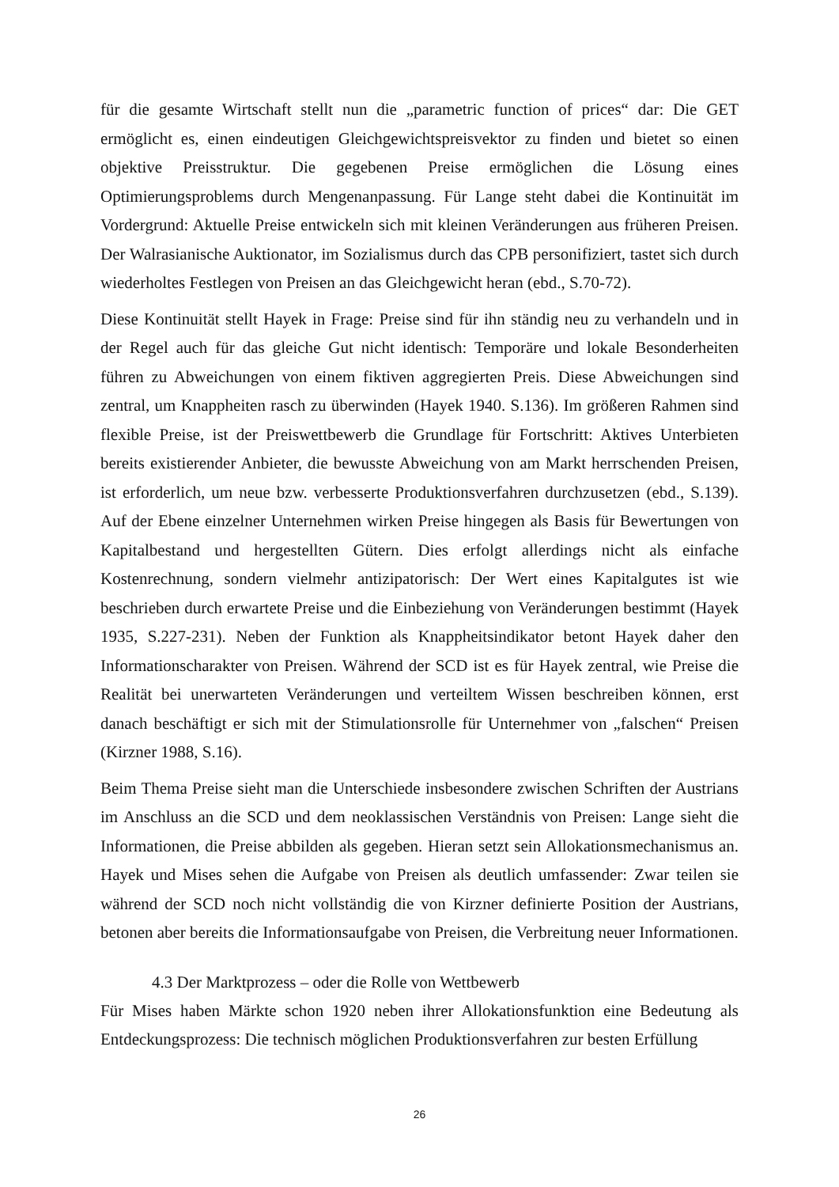für die gesamte Wirtschaft stellt nun die „parametric function of prices“ dar: Die GET ermöglicht es, einen eindeutigen Gleichgewichtspreisvektor zu finden und bietet so einen objektive Preisstruktur. Die gegebenen Preise ermöglichen die Lösung eines Optimierungsproblems durch Mengenanpassung. Für Lange steht dabei die Kontinuität im Vordergrund: Aktuelle Preise entwickeln sich mit kleinen Veränderungen aus früheren Preisen. Der Walrasianische Auktionator, im Sozialismus durch das CPB personifiziert, tastet sich durch wiederholtes Festlegen von Preisen an das Gleichgewicht heran (ebd., S.70-72).
Diese Kontinuität stellt Hayek in Frage: Preise sind für ihn ständig neu zu verhandeln und in der Regel auch für das gleiche Gut nicht identisch: Temporäre und lokale Besonderheiten führen zu Abweichungen von einem fiktiven aggregierten Preis. Diese Abweichungen sind zentral, um Knappheiten rasch zu überwinden (Hayek 1940. S.136). Im größeren Rahmen sind flexible Preise, ist der Preiswettbewerb die Grundlage für Fortschritt: Aktives Unterbieten bereits existierender Anbieter, die bewusste Abweichung von am Markt herrschenden Preisen, ist erforderlich, um neue bzw. verbesserte Produktionsverfahren durchzusetzen (ebd., S.139). Auf der Ebene einzelner Unternehmen wirken Preise hingegen als Basis für Bewertungen von Kapitalbestand und hergestellten Gütern. Dies erfolgt allerdings nicht als einfache Kostenrechnung, sondern vielmehr antizipatorisch: Der Wert eines Kapitalgutes ist wie beschrieben durch erwartete Preise und die Einbeziehung von Veränderungen bestimmt (Hayek 1935, S.227-231). Neben der Funktion als Knappheitsindikator betont Hayek daher den Informationscharakter von Preisen. Während der SCD ist es für Hayek zentral, wie Preise die Realität bei unerwarteten Veränderungen und verteiltem Wissen beschreiben können, erst danach beschäftigt er sich mit der Stimulationsrolle für Unternehmer von „falschen“ Preisen (Kirzner 1988, S.16).
Beim Thema Preise sieht man die Unterschiede insbesondere zwischen Schriften der Austrians im Anschluss an die SCD und dem neoklassischen Verständnis von Preisen: Lange sieht die Informationen, die Preise abbilden als gegeben. Hieran setzt sein Allokationsmechanismus an. Hayek und Mises sehen die Aufgabe von Preisen als deutlich umfassender: Zwar teilen sie während der SCD noch nicht vollständig die von Kirzner definierte Position der Austrians, betonen aber bereits die Informationsaufgabe von Preisen, die Verbreitung neuer Informationen.
4.3 Der Marktprozess – oder die Rolle von Wettbewerb
Für Mises haben Märkte schon 1920 neben ihrer Allokationsfunktion eine Bedeutung als Entdeckungsprozess: Die technisch möglichen Produktionsverfahren zur besten Erfüllung
26